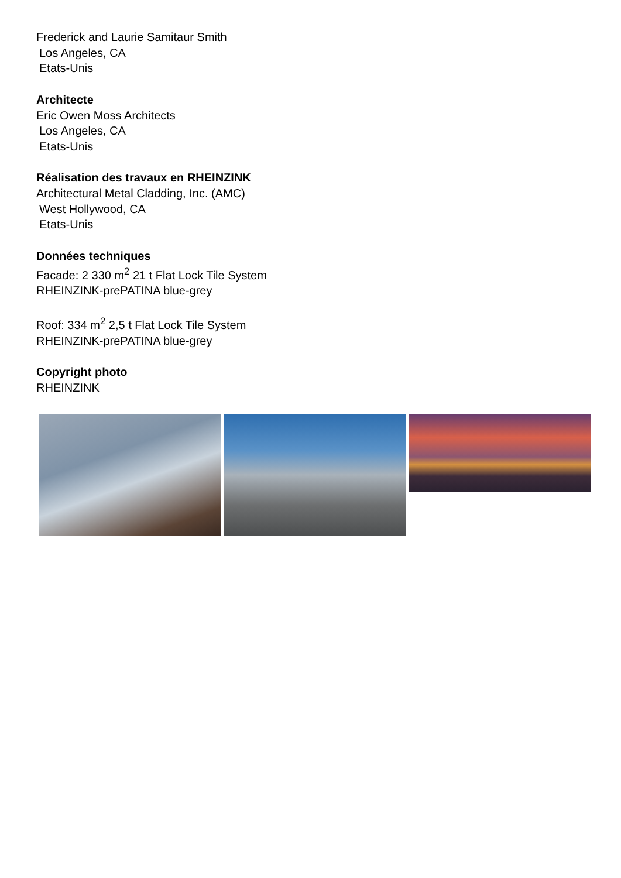Frederick and Laurie Samitaur Smith
Los Angeles, CA
Etats-Unis
Architecte
Eric Owen Moss Architects
Los Angeles, CA
Etats-Unis
Réalisation des travaux en RHEINZINK
Architectural Metal Cladding, Inc. (AMC)
West Hollywood, CA
Etats-Unis
Données techniques
Facade: 2 330 m<sup>2</sup> 21 t Flat Lock Tile System
RHEINZINK-prePATINA blue-grey
Roof: 334 m<sup>2</sup> 2,5 t Flat Lock Tile System
RHEINZINK-prePATINA blue-grey
Copyright photo
RHEINZINK